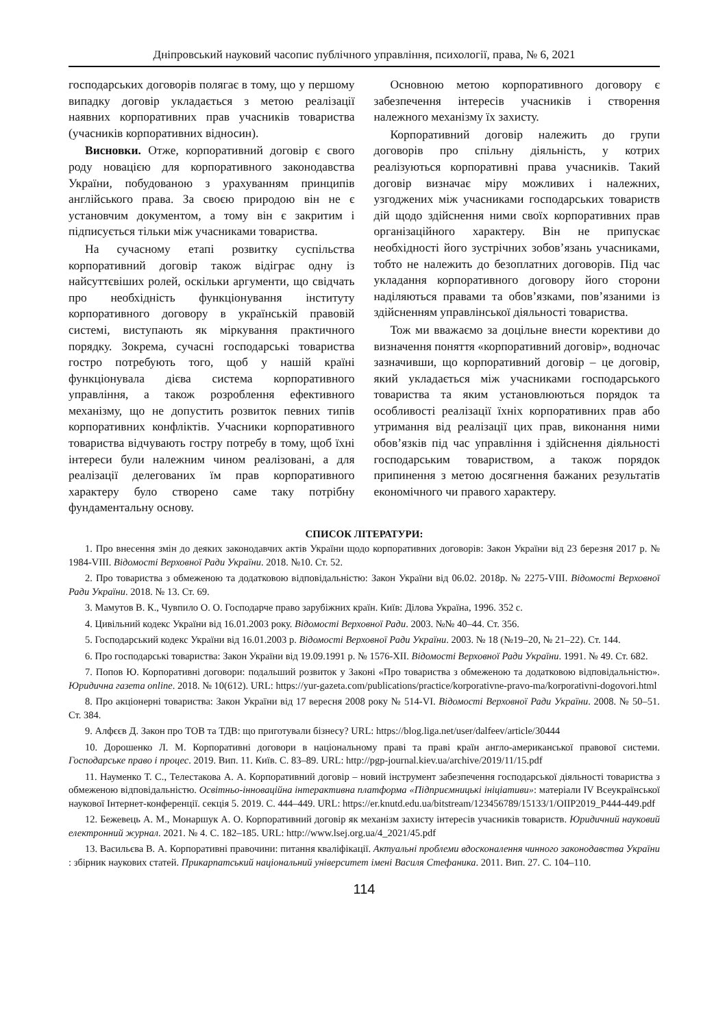Дніпровський науковий часопис публічного управління, психології, права, № 6, 2021
господарських договорів полягає в тому, що у першому випадку договір укладається з метою реалізації наявних корпоративних прав учасників товариства (учасників корпоративних відносин).
Висновки. Отже, корпоративний договір є свого роду новацією для корпоративного законодавства України, побудованою з урахуванням принципів англійського права. За своєю природою він не є установчим документом, а тому він є закритим і підписується тільки між учасниками товариства.
На сучасному етапі розвитку суспільства корпоративний договір також відіграє одну із найсуттєвіших ролей, оскільки аргументи, що свідчать про необхідність функціонування інституту корпоративного договору в українській правовій системі, виступають як міркування практичного порядку. Зокрема, сучасні господарські товариства гостро потребують того, щоб у нашій країні функціонувала дієва система корпоративного управління, а також розроблення ефективного механізму, що не допустить розвиток певних типів корпоративних конфліктів. Учасники корпоративного товариства відчувають гостру потребу в тому, щоб їхні інтереси були належним чином реалізовані, а для реалізації делегованих їм прав корпоративного характеру було створено саме таку потрібну фундаментальну основу.
Основною метою корпоративного договору є забезпечення інтересів учасників і створення належного механізму їх захисту.
Корпоративний договір належить до групи договорів про спільну діяльність, у котрих реалізуються корпоративні права учасників. Такий договір визначає міру можливих і належних, узгоджених між учасниками господарських товариств дій щодо здійснення ними своїх корпоративних прав організаційного характеру. Він не припускає необхідності його зустрічних зобов’язань учасниками, тобто не належить до безоплатних договорів. Під час укладання корпоративного договору його сторони наділяються правами та обов’язками, пов’язаними із здійсненням управлінської діяльності товариства.
Тож ми вважаємо за доцільне внести корективи до визначення поняття «корпоративний договір», водночас зазначивши, що корпоративний договір – це договір, який укладається між учасниками господарського товариства та яким установлюються порядок та особливості реалізації їхніх корпоративних прав або утримання від реалізації цих прав, виконання ними обов’язків під час управління і здійснення діяльності господарським товариством, а також порядок припинення з метою досягнення бажаних результатів економічного чи правого характеру.
СПИСОК ЛІТЕРАТУРИ:
1. Про внесення змін до деяких законодавчих актів України щодо корпоративних договорів: Закон України від 23 березня 2017 р. № 1984-VIII. Відомості Верховної Ради України. 2018. №10. Ст. 52.
2. Про товариства з обмеженою та додатковою відповідальністю: Закон України від 06.02. 2018р. № 2275-VIII. Відомості Верховної Ради України. 2018. № 13. Ст. 69.
3. Мамутов В. К., Чувпило О. О. Господарче право зарубіжних країн. Київ: Ділова Україна, 1996. 352 с.
4. Цивільний кодекс України від 16.01.2003 року. Відомості Верховної Ради. 2003. №№ 40–44. Ст. 356.
5. Господарський кодекс України від 16.01.2003 р. Відомості Верховної Ради України. 2003. № 18 (№19–20, № 21–22). Ст. 144.
6. Про господарські товариства: Закон України від 19.09.1991 р. № 1576-XII. Відомості Верховної Ради України. 1991. № 49. Ст. 682.
7. Попов Ю. Корпоративні договори: подальший розвиток у Законі «Про товариства з обмеженою та додатковою відповідальністю». Юридична газета online. 2018. № 10(612). URL: https://yur-gazeta.com/publications/practice/korporativne-pravo-ma/korporativni-dogovori.html
8. Про акціонерні товариства: Закон України від 17 вересня 2008 року № 514-VI. Відомості Верховної Ради України. 2008. № 50–51. Ст. 384.
9. Алфєєв Д. Закон про ТОВ та ТДВ: що приготували бізнесу? URL: https://blog.liga.net/user/dalfeev/article/30444
10. Дорошенко Л. М. Корпоративні договори в національному праві та праві країн англо-американської правової системи. Господарське право і процес. 2019. Вип. 11. Київ. С. 83–89. URL: http://pgp-journal.kiev.ua/archive/2019/11/15.pdf
11. Науменко Т. С., Телестакова А. А. Корпоративний договір – новий інструмент забезпечення господарської діяльності товариства з обмеженою відповідальністю. Освітньо-інноваційна інтерактивна платформа «Підприємницькі ініціативи»: матеріали IV Всеукраїнської наукової Інтернет-конференції. секція 5. 2019. С. 444–449. URL: https://er.knutd.edu.ua/bitstream/123456789/15133/1/OIIP2019_P444-449.pdf
12. Бежевець А. М., Монаршук А. О. Корпоративний договір як механізм захисту інтересів учасників товариств. Юридичний науковий електронний журнал. 2021. № 4. С. 182–185. URL: http://www.lsej.org.ua/4_2021/45.pdf
13. Васильєва В. А. Корпоративні правочини: питання кваліфікації. Актуальні проблеми вдосконалення чинного законодавства України : збірник наукових статей. Прикарпатський національний університет імені Василя Стефаника. 2011. Вип. 27. С. 104–110.
114